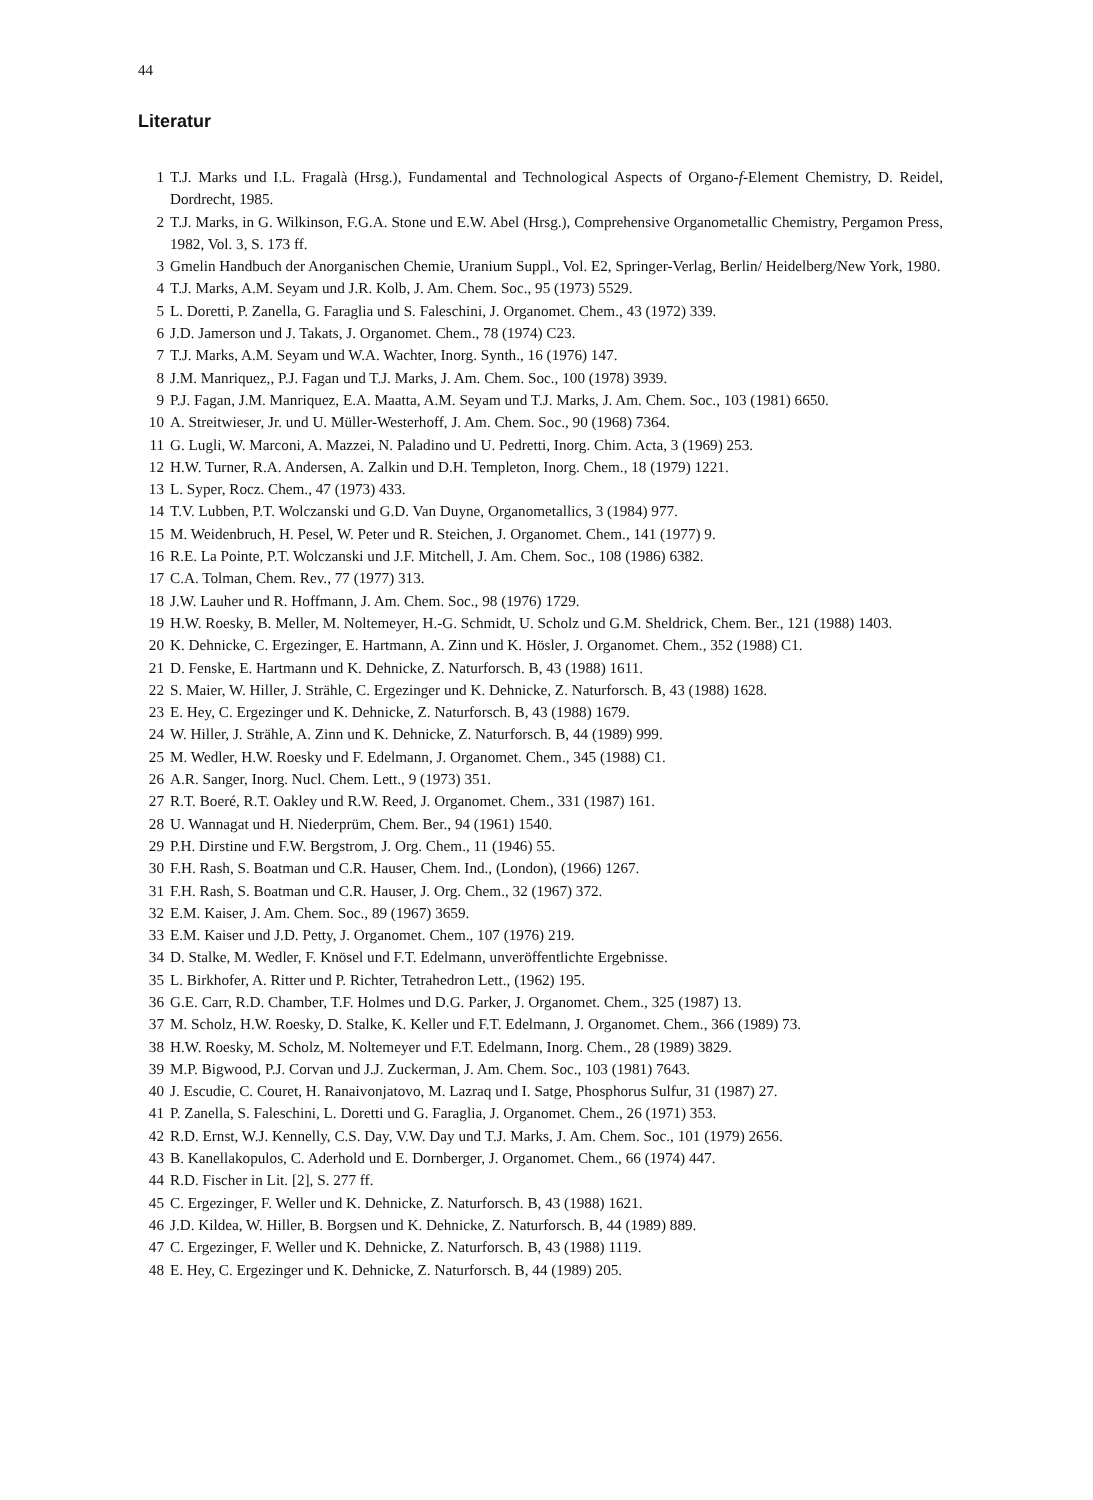44
Literatur
1 T.J. Marks und I.L. Fragalà (Hrsg.), Fundamental and Technological Aspects of Organo-f-Element Chemistry, D. Reidel, Dordrecht, 1985.
2 T.J. Marks, in G. Wilkinson, F.G.A. Stone und E.W. Abel (Hrsg.), Comprehensive Organometallic Chemistry, Pergamon Press, 1982, Vol. 3, S. 173 ff.
3 Gmelin Handbuch der Anorganischen Chemie, Uranium Suppl., Vol. E2, Springer-Verlag, Berlin/ Heidelberg/New York, 1980.
4 T.J. Marks, A.M. Seyam und J.R. Kolb, J. Am. Chem. Soc., 95 (1973) 5529.
5 L. Doretti, P. Zanella, G. Faraglia und S. Faleschini, J. Organomet. Chem., 43 (1972) 339.
6 J.D. Jamerson und J. Takats, J. Organomet. Chem., 78 (1974) C23.
7 T.J. Marks, A.M. Seyam und W.A. Wachter, Inorg. Synth., 16 (1976) 147.
8 J.M. Manriquez,, P.J. Fagan und T.J. Marks, J. Am. Chem. Soc., 100 (1978) 3939.
9 P.J. Fagan, J.M. Manriquez, E.A. Maatta, A.M. Seyam und T.J. Marks, J. Am. Chem. Soc., 103 (1981) 6650.
10 A. Streitwieser, Jr. und U. Müller-Westerhoff, J. Am. Chem. Soc., 90 (1968) 7364.
11 G. Lugli, W. Marconi, A. Mazzei, N. Paladino und U. Pedretti, Inorg. Chim. Acta, 3 (1969) 253.
12 H.W. Turner, R.A. Andersen, A. Zalkin und D.H. Templeton, Inorg. Chem., 18 (1979) 1221.
13 L. Syper, Rocz. Chem., 47 (1973) 433.
14 T.V. Lubben, P.T. Wolczanski und G.D. Van Duyne, Organometallics, 3 (1984) 977.
15 M. Weidenbruch, H. Pesel, W. Peter und R. Steichen, J. Organomet. Chem., 141 (1977) 9.
16 R.E. La Pointe, P.T. Wolczanski und J.F. Mitchell, J. Am. Chem. Soc., 108 (1986) 6382.
17 C.A. Tolman, Chem. Rev., 77 (1977) 313.
18 J.W. Lauher und R. Hoffmann, J. Am. Chem. Soc., 98 (1976) 1729.
19 H.W. Roesky, B. Meller, M. Noltemeyer, H.-G. Schmidt, U. Scholz und G.M. Sheldrick, Chem. Ber., 121 (1988) 1403.
20 K. Dehnicke, C. Ergezinger, E. Hartmann, A. Zinn und K. Hösler, J. Organomet. Chem., 352 (1988) C1.
21 D. Fenske, E. Hartmann und K. Dehnicke, Z. Naturforsch. B, 43 (1988) 1611.
22 S. Maier, W. Hiller, J. Strähle, C. Ergezinger und K. Dehnicke, Z. Naturforsch. B, 43 (1988) 1628.
23 E. Hey, C. Ergezinger und K. Dehnicke, Z. Naturforsch. B, 43 (1988) 1679.
24 W. Hiller, J. Strähle, A. Zinn und K. Dehnicke, Z. Naturforsch. B, 44 (1989) 999.
25 M. Wedler, H.W. Roesky und F. Edelmann, J. Organomet. Chem., 345 (1988) C1.
26 A.R. Sanger, Inorg. Nucl. Chem. Lett., 9 (1973) 351.
27 R.T. Boeré, R.T. Oakley und R.W. Reed, J. Organomet. Chem., 331 (1987) 161.
28 U. Wannagat und H. Niederprüm, Chem. Ber., 94 (1961) 1540.
29 P.H. Dirstine und F.W. Bergstrom, J. Org. Chem., 11 (1946) 55.
30 F.H. Rash, S. Boatman und C.R. Hauser, Chem. Ind., (London), (1966) 1267.
31 F.H. Rash, S. Boatman und C.R. Hauser, J. Org. Chem., 32 (1967) 372.
32 E.M. Kaiser, J. Am. Chem. Soc., 89 (1967) 3659.
33 E.M. Kaiser und J.D. Petty, J. Organomet. Chem., 107 (1976) 219.
34 D. Stalke, M. Wedler, F. Knösel und F.T. Edelmann, unveröffentlichte Ergebnisse.
35 L. Birkhofer, A. Ritter und P. Richter, Tetrahedron Lett., (1962) 195.
36 G.E. Carr, R.D. Chamber, T.F. Holmes und D.G. Parker, J. Organomet. Chem., 325 (1987) 13.
37 M. Scholz, H.W. Roesky, D. Stalke, K. Keller und F.T. Edelmann, J. Organomet. Chem., 366 (1989) 73.
38 H.W. Roesky, M. Scholz, M. Noltemeyer und F.T. Edelmann, Inorg. Chem., 28 (1989) 3829.
39 M.P. Bigwood, P.J. Corvan und J.J. Zuckerman, J. Am. Chem. Soc., 103 (1981) 7643.
40 J. Escudie, C. Couret, H. Ranaivonjatovo, M. Lazraq und I. Satge, Phosphorus Sulfur, 31 (1987) 27.
41 P. Zanella, S. Faleschini, L. Doretti und G. Faraglia, J. Organomet. Chem., 26 (1971) 353.
42 R.D. Ernst, W.J. Kennelly, C.S. Day, V.W. Day und T.J. Marks, J. Am. Chem. Soc., 101 (1979) 2656.
43 B. Kanellakopulos, C. Aderhold und E. Dornberger, J. Organomet. Chem., 66 (1974) 447.
44 R.D. Fischer in Lit. [2], S. 277 ff.
45 C. Ergezinger, F. Weller und K. Dehnicke, Z. Naturforsch. B, 43 (1988) 1621.
46 J.D. Kildea, W. Hiller, B. Borgsen und K. Dehnicke, Z. Naturforsch. B, 44 (1989) 889.
47 C. Ergezinger, F. Weller und K. Dehnicke, Z. Naturforsch. B, 43 (1988) 1119.
48 E. Hey, C. Ergezinger und K. Dehnicke, Z. Naturforsch. B, 44 (1989) 205.